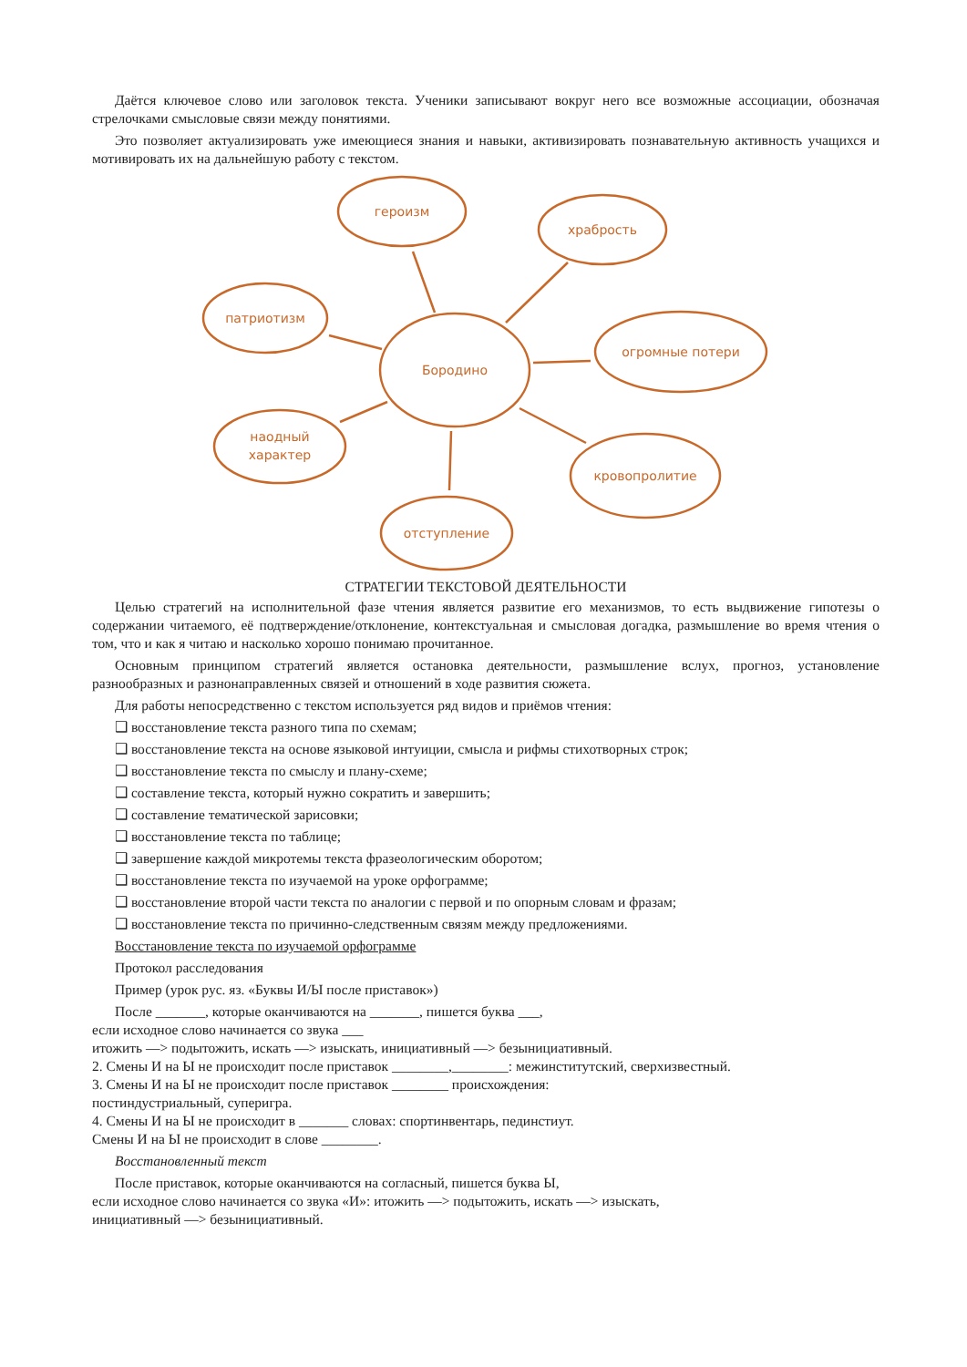Даётся ключевое слово или заголовок текста. Ученики записывают вокруг него все возможные ассоциации, обозначая стрелочками смысловые связи между понятиями.
Это позволяет актуализировать уже имеющиеся знания и навыки, активизировать познавательную активность учащихся и мотивировать их на дальнейшую работу с текстом.
героизм
храбрость
патриотизм
Бородино
огромные потери
наодный
характер
кровопролитие
отступление
СТРАТЕГИИ ТЕКСТОВОЙ ДЕЯТЕЛЬНОСТИ
Целью стратегий на исполнительной фазе чтения является развитие его механизмов, то есть выдвижение гипотезы о содержании читаемого, её подтверждение/отклонение, контекстуальная и смысловая догадка, размышление во время чтения о том, что и как я читаю и насколько хорошо понимаю прочитанное.
Основным принципом стратегий является остановка деятельности, размышление вслух, прогноз, установление разнообразных и разнонаправленных связей и отношений в ходе развития сюжета.
Для работы непосредственно с текстом используется ряд видов и приёмов чтения:
❑ восстановление текста разного типа по схемам;
❑ восстановление текста на основе языковой интуиции, смысла и рифмы стихотворных строк;
❑ восстановление текста по смыслу и плану-схеме;
❑ составление текста, который нужно сократить и завершить;
❑ составление тематической зарисовки;
❑ восстановление текста по таблице;
❑ завершение каждой микротемы текста фразеологическим оборотом;
❑ восстановление текста по изучаемой на уроке орфограмме;
❑ восстановление второй части текста по аналогии с первой и по опорным словам и фразам;
❑ восстановление текста по причинно-следственным связям между предложениями.
Восстановление текста по изучаемой орфограмме
Протокол расследования
Пример (урок рус. яз. «Буквы И/Ы после приставок»)
После _______, которые оканчиваются на _______, пишется буква ___,
если исходное слово начинается со звука ___
итожить —> подытожить, искать —> изыскать, инициативный —> безынициативный.
2. Смены И на Ы не происходит после приставок ________,________: межинститутский, сверхизвестный.
3. Смены И на Ы не происходит после приставок ________ происхождения:
постиндустриальный, суперигра.
4. Смены И на Ы не происходит в _______ словах: спортинвентарь, пединстиут.
Смены И на Ы не происходит в слове ________.
Восстановленный текст
После приставок, которые оканчиваются на согласный, пишется буква Ы,
если исходное слово начинается со звука «И»: итожить —> подытожить, искать —> изыскать,
инициативный —> безынициативный.